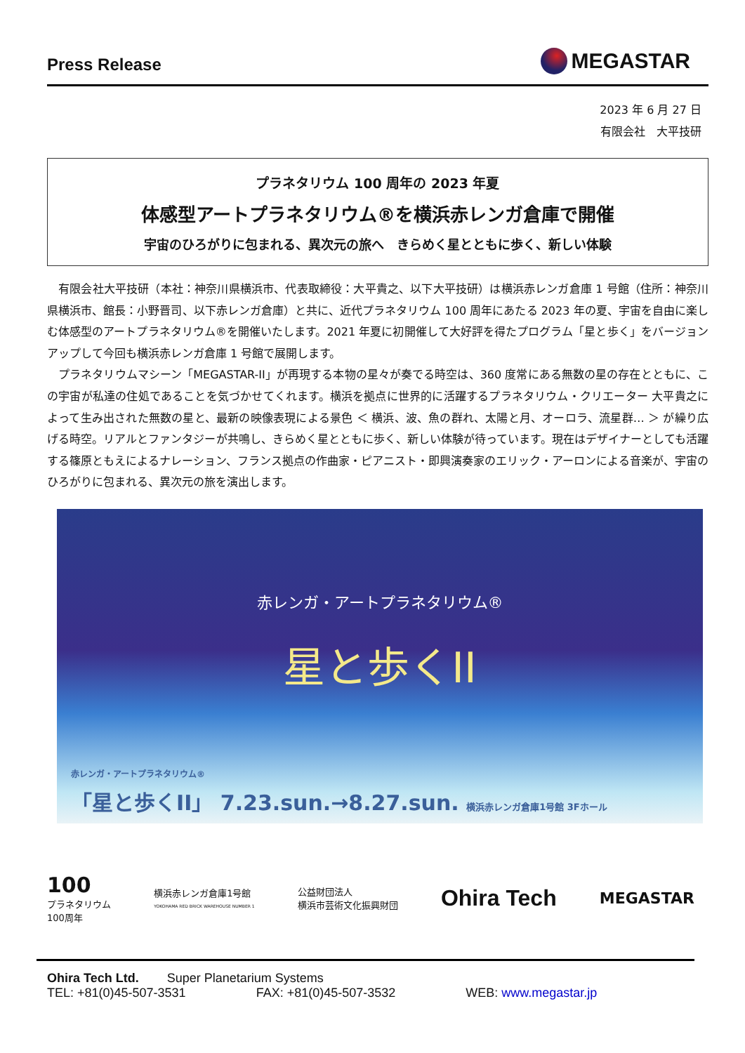Press Release MEGASTAR
2023 年 6 月 27 日
有限会社　大平技研
プラネタリウム 100 周年の 2023 年夏
体感型アートプラネタリウム®を横浜赤レンガ倉庫で開催
宇宙のひろがりに包まれる、異次元の旅へ　きらめく星とともに歩く、新しい体験
　有限会社大平技研（本社：神奈川県横浜市、代表取締役：大平貴之、以下大平技研）は横浜赤レンガ倉庫 1 号館（住所：神奈川県横浜市、館長：小野晋司、以下赤レンガ倉庫）と共に、近代プラネタリウム 100 周年にあたる 2023 年の夏、宇宙を自由に楽しむ体感型のアートプラネタリウム®を開催いたします。2021 年夏に初開催して大好評を得たプログラム「星と歩く」をバージョンアップして今回も横浜赤レンガ倉庫 1 号館で展開します。
　プラネタリウムマシーン「MEGASTAR-II」が再現する本物の星々が奏でる時空は、360 度常にある無数の星の存在とともに、この宇宙が私達の住処であることを気づかせてくれます。横浜を拠点に世界的に活躍するプラネタリウム・クリエーター 大平貴之によって生み出された無数の星と、最新の映像表現による景色 ＜ 横浜、波、魚の群れ、太陽と月、オーロラ、流星群… ＞ が繰り広げる時空。リアルとファンタジーが共鳴し、きらめく星とともに歩く、新しい体験が待っています。現在はデザイナーとしても活躍する篠原ともえによるナレーション、フランス拠点の作曲家・ピアニスト・即興演奏家のエリック・アーロンによる音楽が、宇宙のひろがりに包まれる、異次元の旅を演出します。
赤レンガ・アートプラネタリウム®
星と歩くII
赤レンガ・アートプラネタリウム®
「星と歩くII」 7.23.sun.→8.27.sun. 横浜赤レンガ倉庫1号館 3Fホール
100
プラネタリウム
100周年 横浜赤レンガ倉庫1号館
YOKOHAMA RED BRICK WAREHOUSE NUMBER 1 公益財団法人
横浜市芸術文化振興財団 Ohira Tech MEGASTAR
Ohira Tech Ltd. Super Planetarium Systems
TEL: +81(0)45-507-3531 FAX: +81(0)45-507-3532 WEB: www.megastar.jp